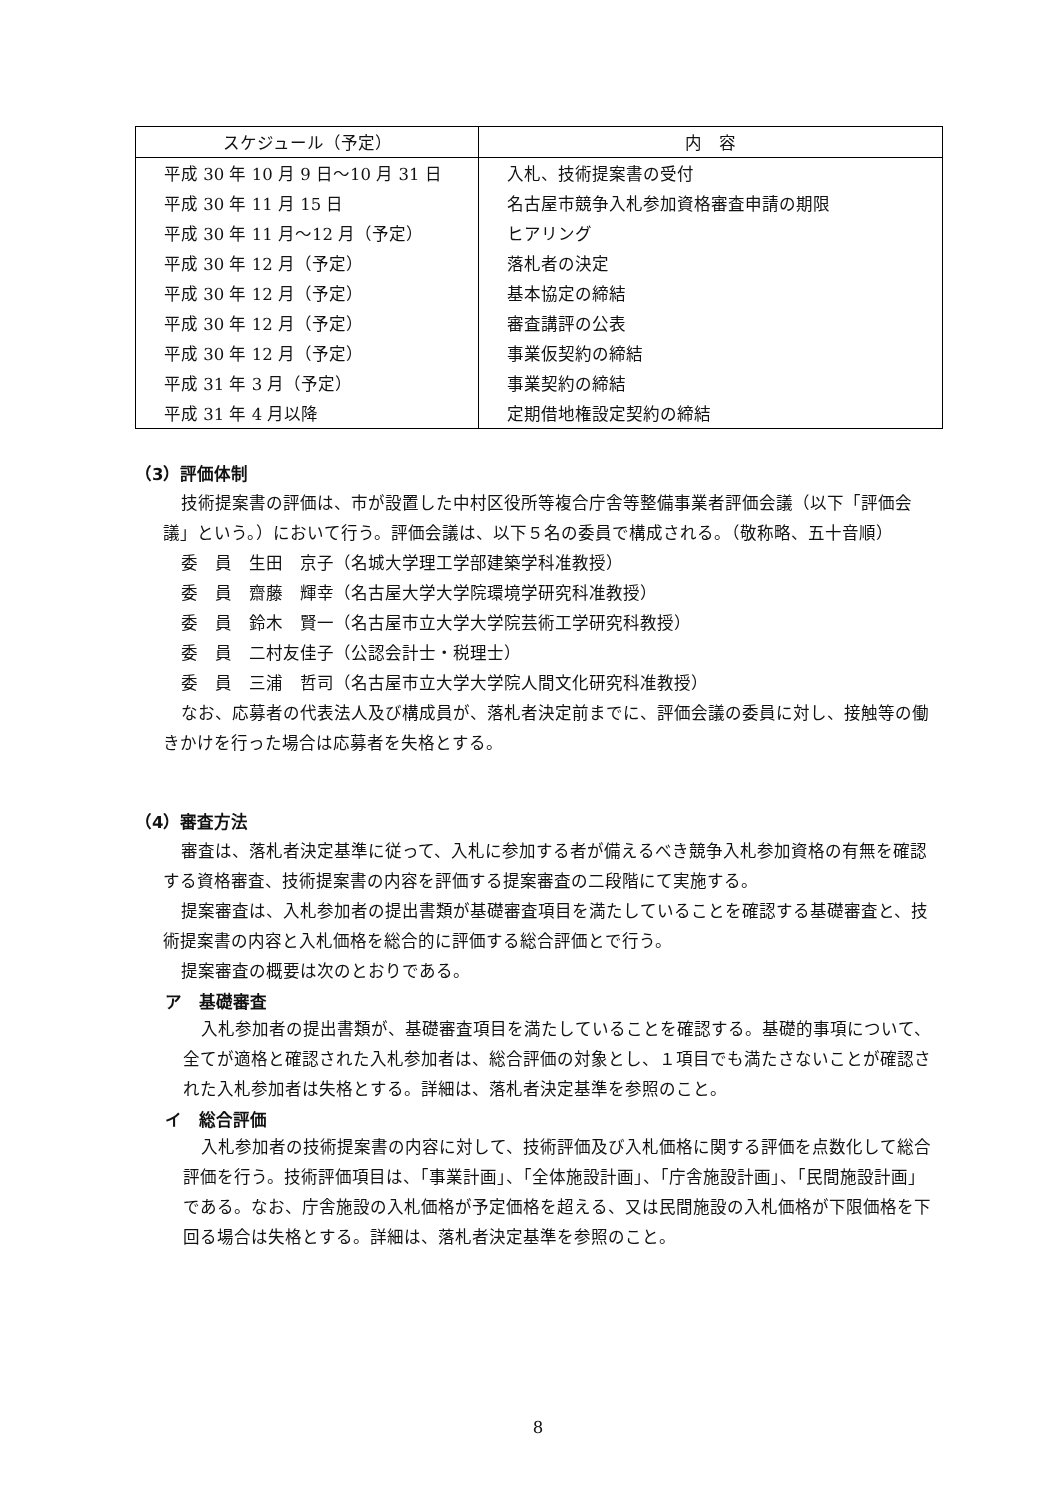| スケジュール（予定） | 内 容 |
| --- | --- |
| 平成 30 年 10 月 9 日～10 月 31 日 | 入札、技術提案書の受付 |
| 平成 30 年 11 月 15 日 | 名古屋市競争入札参加資格審査申請の期限 |
| 平成 30 年 11 月～12 月（予定） | ヒアリング |
| 平成 30 年 12 月（予定） | 落札者の決定 |
| 平成 30 年 12 月（予定） | 基本協定の締結 |
| 平成 30 年 12 月（予定） | 審査講評の公表 |
| 平成 30 年 12 月（予定） | 事業仮契約の締結 |
| 平成 31 年 3 月（予定） | 事業契約の締結 |
| 平成 31 年 4 月以降 | 定期借地権設定契約の締結 |
（3）評価体制
技術提案書の評価は、市が設置した中村区役所等複合庁舎等整備事業者評価会議（以下「評価会議」という。）において行う。評価会議は、以下５名の委員で構成される。（敬称略、五十音順）
委　員　生田　京子（名城大学理工学部建築学科准教授）
委　員　齋藤　輝幸（名古屋大学大学院環境学研究科准教授）
委　員　鈴木　賢一（名古屋市立大学大学院芸術工学研究科教授）
委　員　二村友佳子（公認会計士・税理士）
委　員　三浦　哲司（名古屋市立大学大学院人間文化研究科准教授）
なお、応募者の代表法人及び構成員が、落札者決定前までに、評価会議の委員に対し、接触等の働きかけを行った場合は応募者を失格とする。
（4）審査方法
審査は、落札者決定基準に従って、入札に参加する者が備えるべき競争入札参加資格の有無を確認する資格審査、技術提案書の内容を評価する提案審査の二段階にて実施する。
提案審査は、入札参加者の提出書類が基礎審査項目を満たしていることを確認する基礎審査と、技術提案書の内容と入札価格を総合的に評価する総合評価とで行う。
提案審査の概要は次のとおりである。
ア　基礎審査
入札参加者の提出書類が、基礎審査項目を満たしていることを確認する。基礎的事項について、全てが適格と確認された入札参加者は、総合評価の対象とし、１項目でも満たさないことが確認された入札参加者は失格とする。詳細は、落札者決定基準を参照のこと。
イ　総合評価
入札参加者の技術提案書の内容に対して、技術評価及び入札価格に関する評価を点数化して総合評価を行う。技術評価項目は、「事業計画」、「全体施設計画」、「庁舎施設計画」、「民間施設計画」である。なお、庁舎施設の入札価格が予定価格を超える、又は民間施設の入札価格が下限価格を下回る場合は失格とする。詳細は、落札者決定基準を参照のこと。
8